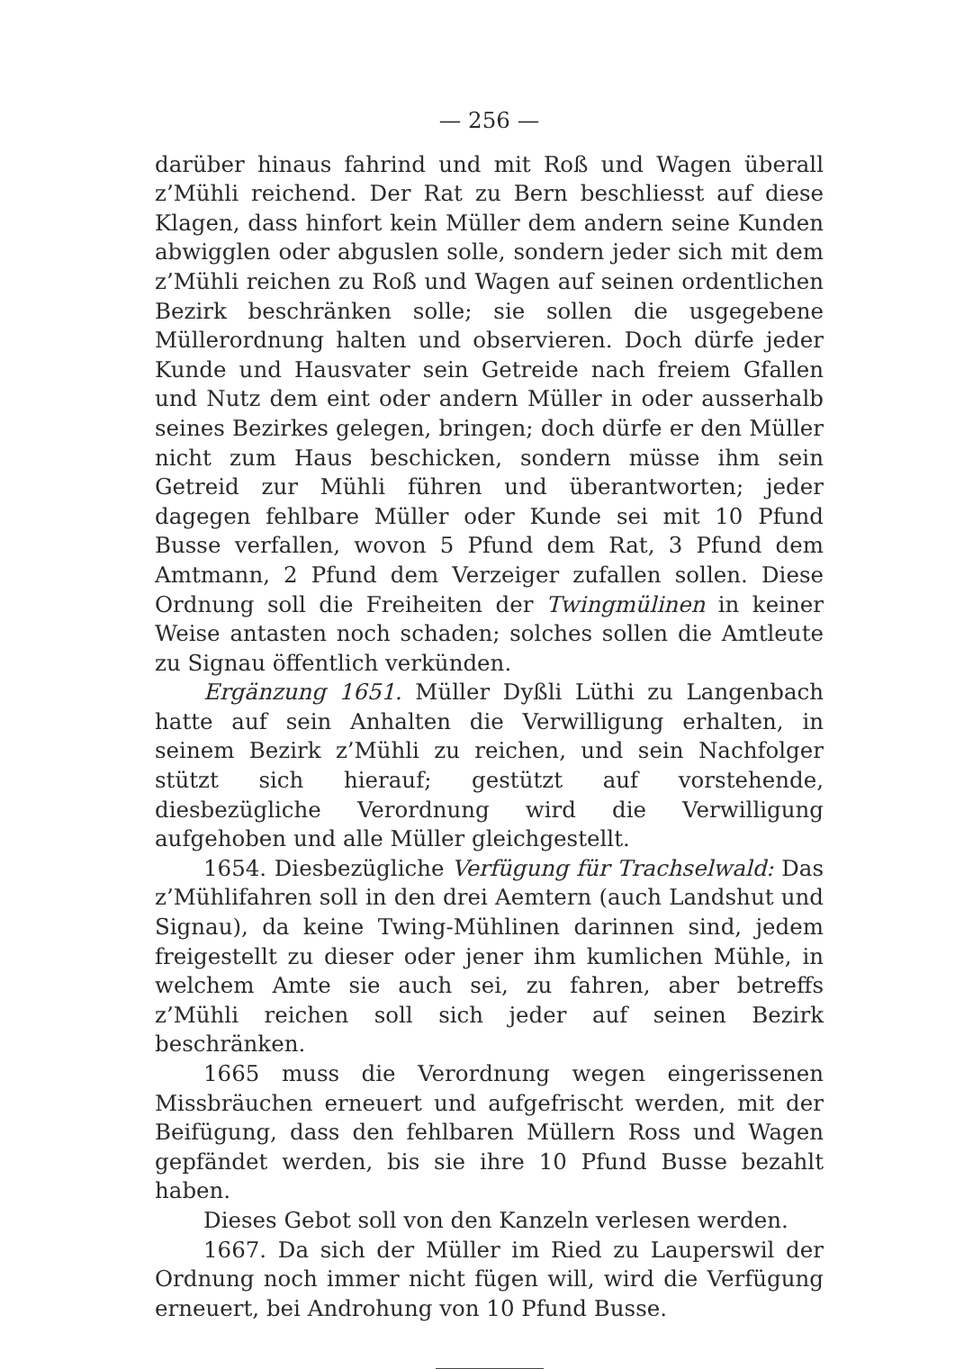— 256 —
darüber hinaus fahrind und mit Roß und Wagen überall z’Mühli reichend. Der Rat zu Bern beschliesst auf diese Klagen, dass hinfort kein Müller dem andern seine Kunden abwigglen oder abguslen solle, sondern jeder sich mit dem z’Mühli reichen zu Roß und Wagen auf seinen ordentlichen Bezirk beschränken solle; sie sollen die usgegebene Müllerordnung halten und observieren. Doch dürfe jeder Kunde und Hausvater sein Getreide nach freiem Gfallen und Nutz dem eint oder andern Müller in oder ausserhalb seines Bezirkes gelegen, bringen; doch dürfe er den Müller nicht zum Haus beschicken, sondern müsse ihm sein Getreid zur Mühli führen und überantworten; jeder dagegen fehlbare Müller oder Kunde sei mit 10 Pfund Busse verfallen, wovon 5 Pfund dem Rat, 3 Pfund dem Amtmann, 2 Pfund dem Verzeiger zufallen sollen. Diese Ordnung soll die Freiheiten der Twingmülinen in keiner Weise antasten noch schaden; solches sollen die Amtleute zu Signau öffentlich verkünden.
Ergänzung 1651. Müller Dyßli Lüthi zu Langenbach hatte auf sein Anhalten die Verwilligung erhalten, in seinem Bezirk z’Mühli zu reichen, und sein Nachfolger stützt sich hierauf; gestützt auf vorstehende, diesbezügliche Verordnung wird die Verwilligung aufgehoben und alle Müller gleichgestellt.
1654. Diesbezügliche Verfügung für Trachselwald: Das z’Mühlifahren soll in den drei Aemtern (auch Landshut und Signau), da keine Twing-Mühlinen darinnen sind, jedem freigestellt zu dieser oder jener ihm kumlichen Mühle, in welchem Amte sie auch sei, zu fahren, aber betreffs z’Mühli reichen soll sich jeder auf seinen Bezirk beschränken.
1665 muss die Verordnung wegen eingerissenen Missbräuchen erneuert und aufgefrischt werden, mit der Beifügung, dass den fehlbaren Müllern Ross und Wagen gepfändet werden, bis sie ihre 10 Pfund Busse bezahlt haben.
Dieses Gebot soll von den Kanzeln verlesen werden.
1667. Da sich der Müller im Ried zu Lauperswil der Ordnung noch immer nicht fügen will, wird die Verfügung erneuert, bei Androhung von 10 Pfund Busse.